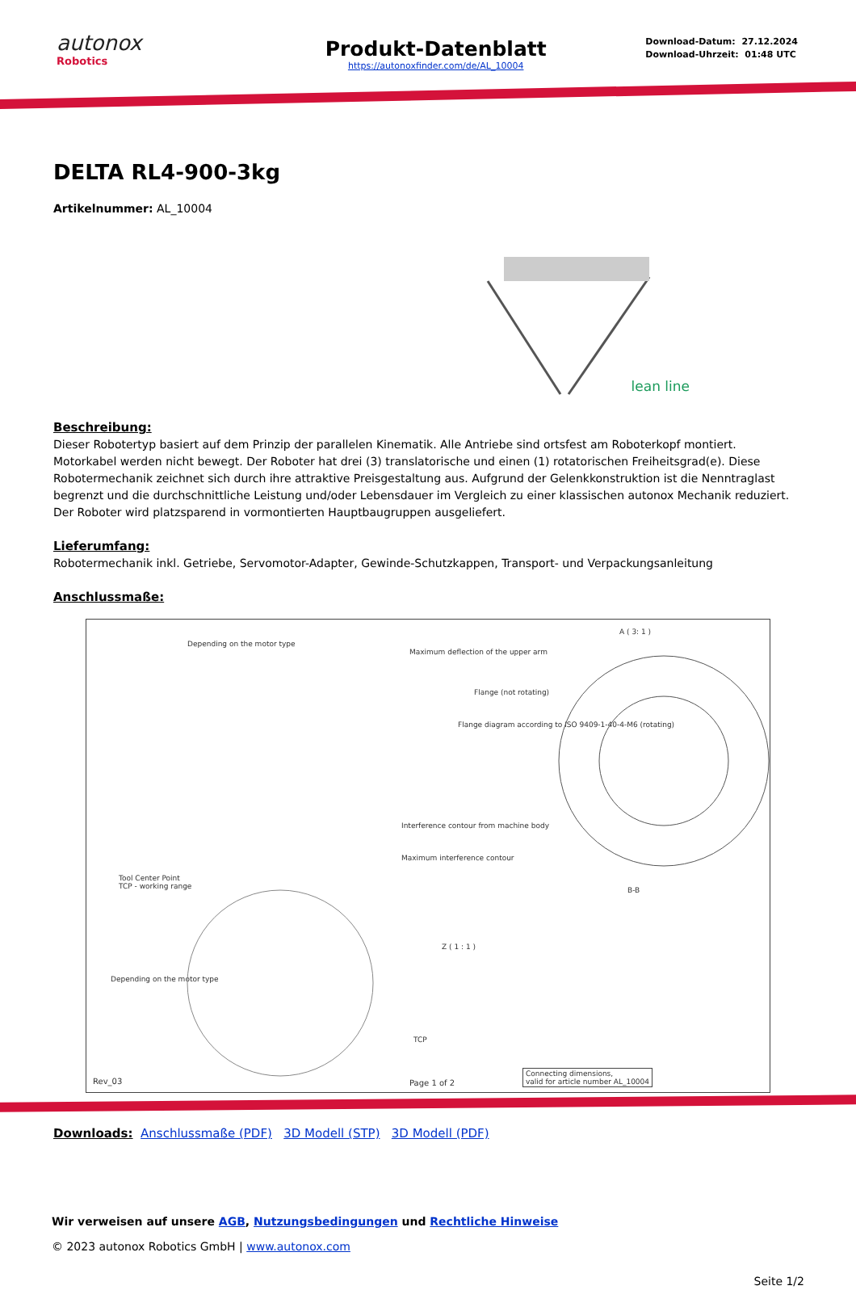autonox
Robotics
Produkt-Datenblatt
https://autonoxfinder.com/de/AL_10004
Download-Datum: 27.12.2024
Download-Uhrzeit: 01:48 UTC
DELTA RL4-900-3kg
Artikelnummer: AL_10004
lean line
Beschreibung:
Dieser Robotertyp basiert auf dem Prinzip der parallelen Kinematik. Alle Antriebe sind ortsfest am Roboterkopf montiert. Motorkabel werden nicht bewegt. Der Roboter hat drei (3) translatorische und einen (1) rotatorischen Freiheitsgrad(e). Diese Robotermechanik zeichnet sich durch ihre attraktive Preisgestaltung aus. Aufgrund der Gelenkkonstruktion ist die Nenntraglast begrenzt und die durchschnittliche Leistung und/oder Lebensdauer im Vergleich zu einer klassischen autonox Mechanik reduziert. Der Roboter wird platzsparend in vormontierten Hauptbaugruppen ausgeliefert.
Lieferumfang:
Robotermechanik inkl. Getriebe, Servomotor-Adapter, Gewinde-Schutzkappen, Transport- und Verpackungsanleitung
Anschlussmaße:
A ( 3: 1 )
Depending on the motor type
Maximum deflection of the upper arm
Flange (not rotating)
Flange diagram according to ISO 9409-1-40-4-M6 (rotating)
Interference contour from machine body
Maximum interference contour
Tool Center Point
TCP - working range
B-B
Z ( 1 : 1 )
Depending on the motor type
TCP
Rev_03 Page 1 of 2
Connecting dimensions,
valid for article number AL_10004
Downloads: Anschlussmaße (PDF) 3D Modell (STP) 3D Modell (PDF)
Wir verweisen auf unsere AGB, Nutzungsbedingungen und Rechtliche Hinweise
© 2023 autonox Robotics GmbH | www.autonox.com
Seite 1/2